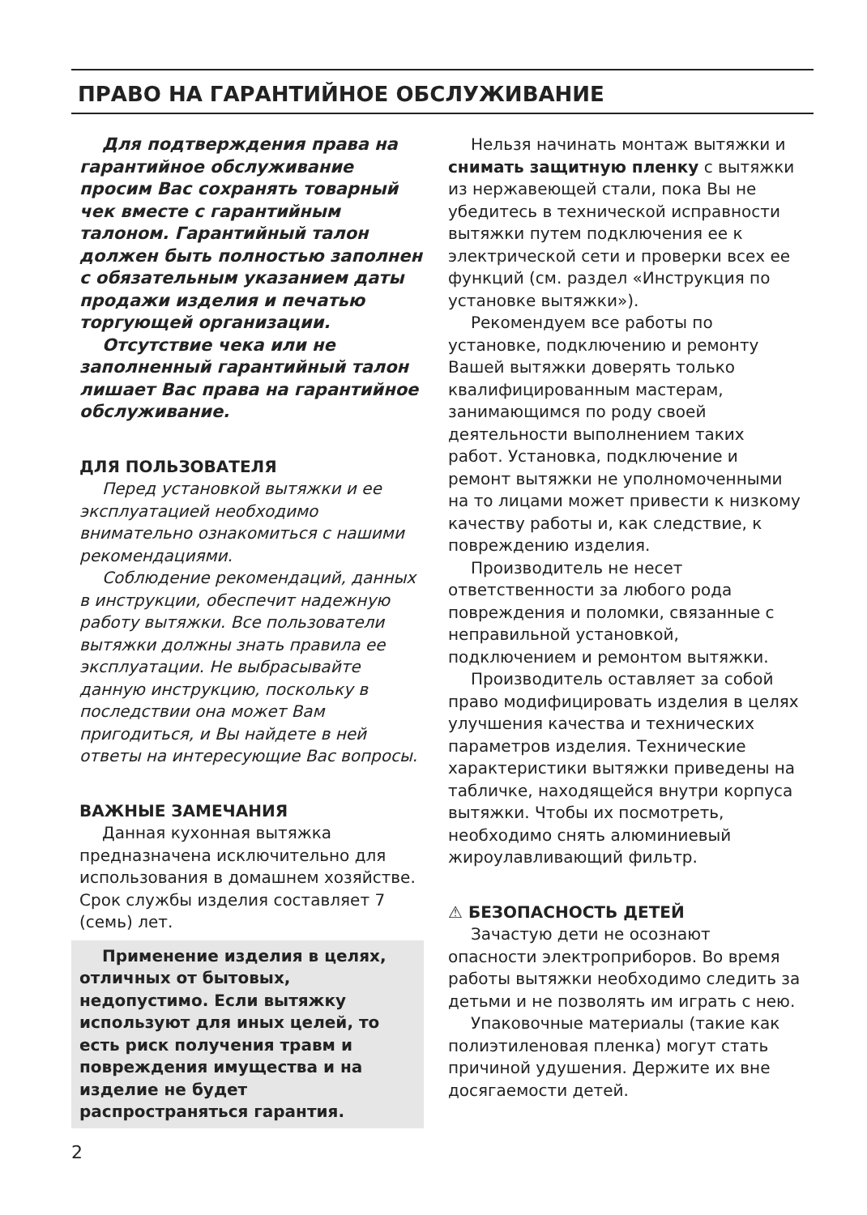ПРАВО НА ГАРАНТИЙНОЕ ОБСЛУЖИВАНИЕ
Для подтверждения права на гарантийное обслуживание просим Вас сохранять товарный чек вместе с гарантийным талоном. Гарантийный талон должен быть полностью заполнен с обязательным указанием даты продажи изделия и печатью торгующей организации.
Отсутствие чека или не заполненный гарантийный талон лишает Вас права на гарантийное обслуживание.
ДЛЯ ПОЛЬЗОВАТЕЛЯ
Перед установкой вытяжки и ее эксплуатацией необходимо внимательно ознакомиться с нашими рекомендациями.
Соблюдение рекомендаций, данных в инструкции, обеспечит надежную работу вытяжки. Все пользователи вытяжки должны знать правила ее эксплуатации. Не выбрасывайте данную инструкцию, поскольку в последствии она может Вам пригодиться, и Вы найдете в ней ответы на интересующие Вас вопросы.
ВАЖНЫЕ ЗАМЕЧАНИЯ
Данная кухонная вытяжка предназначена исключительно для использования в домашнем хозяйстве. Срок службы изделия составляет 7 (семь) лет.
Применение изделия в целях, отличных от бытовых, недопустимо. Если вытяжку используют для иных целей, то есть риск получения травм и повреждения имущества и на изделие не будет распространяться гарантия.
Нельзя начинать монтаж вытяжки и снимать защитную пленку с вытяжки из нержавеющей стали, пока Вы не убедитесь в технической исправности вытяжки путем подключения ее к электрической сети и проверки всех ее функций (см. раздел «Инструкция по установке вытяжки»).
Рекомендуем все работы по установке, подключению и ремонту Вашей вытяжки доверять только квалифицированным мастерам, занимающимся по роду своей деятельности выполнением таких работ. Установка, подключение и ремонт вытяжки не уполномоченными на то лицами может привести к низкому качеству работы и, как следствие, к повреждению изделия.
Производитель не несет ответственности за любого рода повреждения и поломки, связанные с неправильной установкой, подключением и ремонтом вытяжки.
Производитель оставляет за собой право модифицировать изделия в целях улучшения качества и технических параметров изделия. Технические характеристики вытяжки приведены на табличке, находящейся внутри корпуса вытяжки. Чтобы их посмотреть, необходимо снять алюминиевый жироулавливающий фильтр.
⚠ БЕЗОПАСНОСТЬ ДЕТЕЙ
Зачастую дети не осознают опасности электроприборов. Во время работы вытяжки необходимо следить за детьми и не позволять им играть с нею.
Упаковочные материалы (такие как полиэтиленовая пленка) могут стать причиной удушения. Держите их вне досягаемости детей.
2